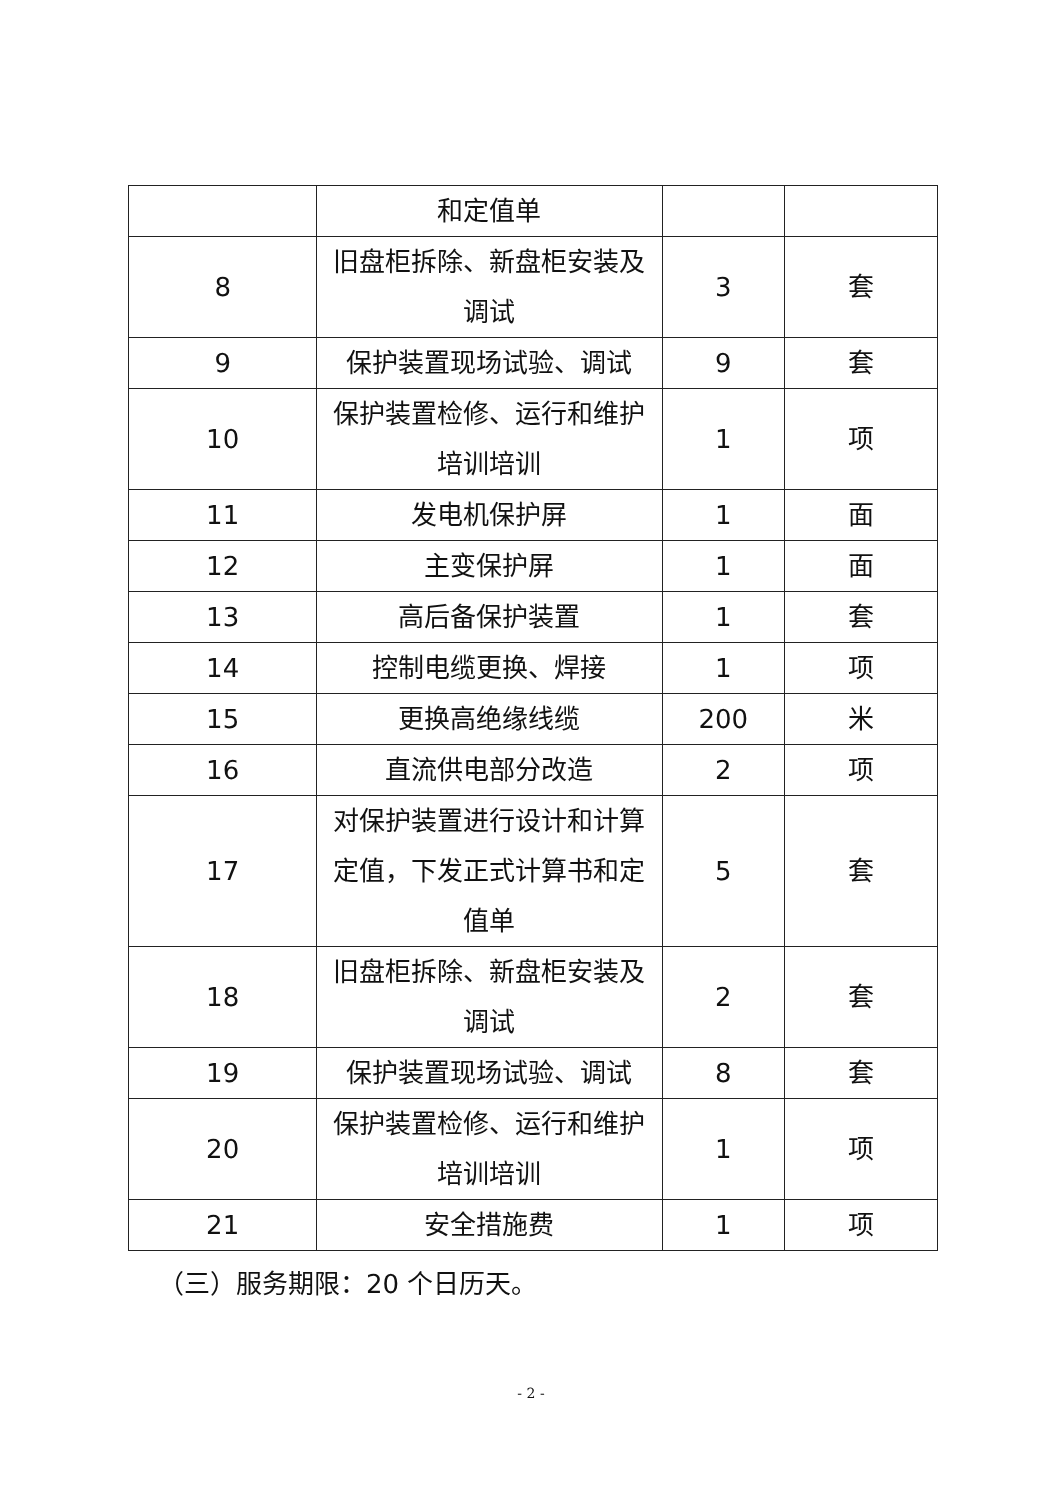| | 和定值单 | | |
| 8 | 旧盘柜拆除、新盘柜安装及调试 | 3 | 套 |
| 9 | 保护装置现场试验、调试 | 9 | 套 |
| 10 | 保护装置检修、运行和维护培训培训 | 1 | 项 |
| 11 | 发电机保护屏 | 1 | 面 |
| 12 | 主变保护屏 | 1 | 面 |
| 13 | 高后备保护装置 | 1 | 套 |
| 14 | 控制电缆更换、焊接 | 1 | 项 |
| 15 | 更换高绝缘线缆 | 200 | 米 |
| 16 | 直流供电部分改造 | 2 | 项 |
| 17 | 对保护装置进行设计和计算定值，下发正式计算书和定值单 | 5 | 套 |
| 18 | 旧盘柜拆除、新盘柜安装及调试 | 2 | 套 |
| 19 | 保护装置现场试验、调试 | 8 | 套 |
| 20 | 保护装置检修、运行和维护培训培训 | 1 | 项 |
| 21 | 安全措施费 | 1 | 项 |
（三）服务期限：20 个日历天。
- 2 -